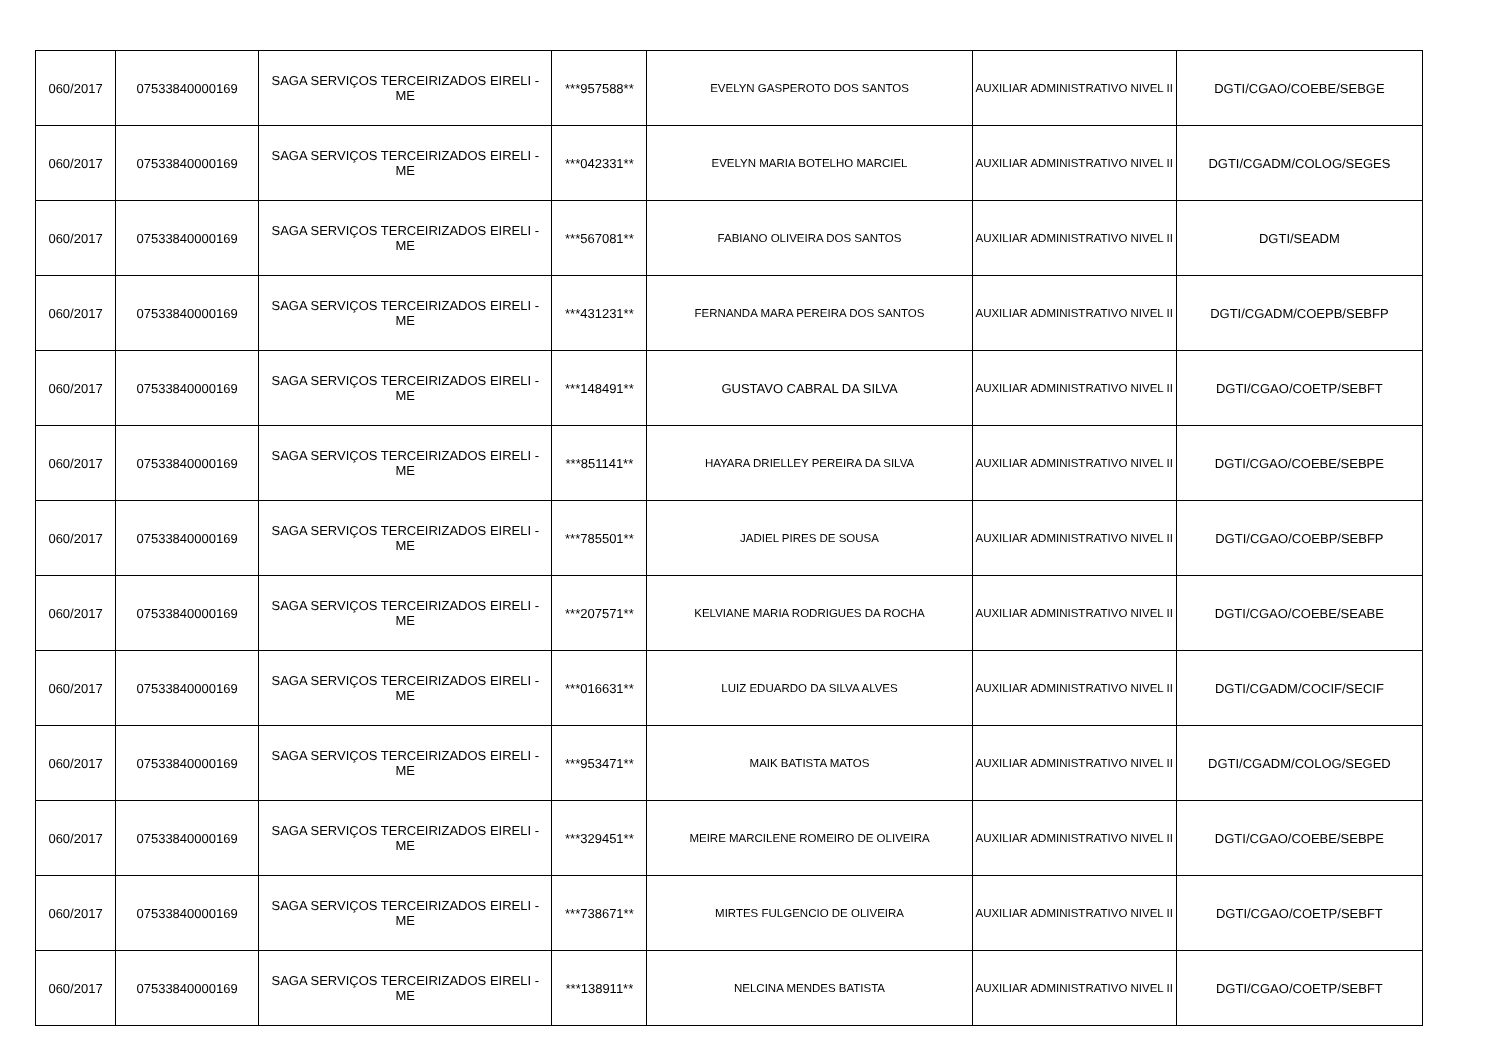| 060/2017 | 07533840000169 | SAGA SERVIÇOS TERCEIRIZADOS EIRELI - ME | ***957588** | EVELYN GASPEROTO DOS SANTOS | AUXILIAR ADMINISTRATIVO NIVEL II | DGTI/CGAO/COEBE/SEBGE |
| 060/2017 | 07533840000169 | SAGA SERVIÇOS TERCEIRIZADOS EIRELI - ME | ***042331** | EVELYN MARIA BOTELHO MARCIEL | AUXILIAR ADMINISTRATIVO NIVEL II | DGTI/CGADM/COLOG/SEGES |
| 060/2017 | 07533840000169 | SAGA SERVIÇOS TERCEIRIZADOS EIRELI - ME | ***567081** | FABIANO OLIVEIRA DOS SANTOS | AUXILIAR ADMINISTRATIVO NIVEL II | DGTI/SEADM |
| 060/2017 | 07533840000169 | SAGA SERVIÇOS TERCEIRIZADOS EIRELI - ME | ***431231** | FERNANDA MARA PEREIRA DOS SANTOS | AUXILIAR ADMINISTRATIVO NIVEL II | DGTI/CGADM/COEPB/SEBFP |
| 060/2017 | 07533840000169 | SAGA SERVIÇOS TERCEIRIZADOS EIRELI - ME | ***148491** | GUSTAVO CABRAL DA SILVA | AUXILIAR ADMINISTRATIVO NIVEL II | DGTI/CGAO/COETP/SEBFT |
| 060/2017 | 07533840000169 | SAGA SERVIÇOS TERCEIRIZADOS EIRELI - ME | ***851141** | HAYARA DRIELLEY PEREIRA DA SILVA | AUXILIAR ADMINISTRATIVO NIVEL II | DGTI/CGAO/COEBE/SEBPE |
| 060/2017 | 07533840000169 | SAGA SERVIÇOS TERCEIRIZADOS EIRELI - ME | ***785501** | JADIEL PIRES DE SOUSA | AUXILIAR ADMINISTRATIVO NIVEL II | DGTI/CGAO/COEBP/SEBFP |
| 060/2017 | 07533840000169 | SAGA SERVIÇOS TERCEIRIZADOS EIRELI - ME | ***207571** | KELVIANE MARIA RODRIGUES DA ROCHA | AUXILIAR ADMINISTRATIVO NIVEL II | DGTI/CGAO/COEBE/SEABE |
| 060/2017 | 07533840000169 | SAGA SERVIÇOS TERCEIRIZADOS EIRELI - ME | ***016631** | LUIZ EDUARDO DA SILVA ALVES | AUXILIAR ADMINISTRATIVO NIVEL II | DGTI/CGADM/COCIF/SECIF |
| 060/2017 | 07533840000169 | SAGA SERVIÇOS TERCEIRIZADOS EIRELI - ME | ***953471** | MAIK BATISTA MATOS | AUXILIAR ADMINISTRATIVO NIVEL II | DGTI/CGADM/COLOG/SEGED |
| 060/2017 | 07533840000169 | SAGA SERVIÇOS TERCEIRIZADOS EIRELI - ME | ***329451** | MEIRE MARCILENE ROMEIRO DE OLIVEIRA | AUXILIAR ADMINISTRATIVO NIVEL II | DGTI/CGAO/COEBE/SEBPE |
| 060/2017 | 07533840000169 | SAGA SERVIÇOS TERCEIRIZADOS EIRELI - ME | ***738671** | MIRTES FULGENCIO DE OLIVEIRA | AUXILIAR ADMINISTRATIVO NIVEL II | DGTI/CGAO/COETP/SEBFT |
| 060/2017 | 07533840000169 | SAGA SERVIÇOS TERCEIRIZADOS EIRELI - ME | ***138911** | NELCINA MENDES BATISTA | AUXILIAR ADMINISTRATIVO NIVEL II | DGTI/CGAO/COETP/SEBFT |